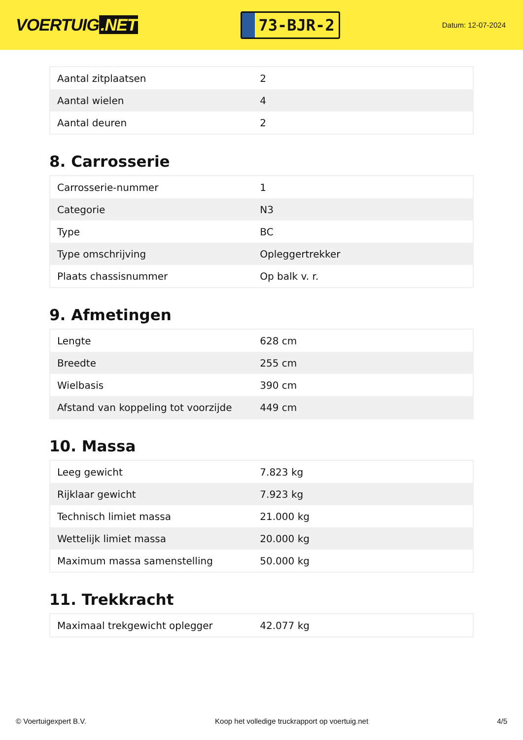VOERTUIG.NET
73-BJR-2
Datum: 12-07-2024
| Aantal zitplaatsen | 2 |
| Aantal wielen | 4 |
| Aantal deuren | 2 |
8. Carrosserie
| Carrosserie-nummer | 1 |
| Categorie | N3 |
| Type | BC |
| Type omschrijving | Opleggertrekker |
| Plaats chassisnummer | Op balk v. r. |
9. Afmetingen
| Lengte | 628 cm |
| Breedte | 255 cm |
| Wielbasis | 390 cm |
| Afstand van koppeling tot voorzijde | 449 cm |
10. Massa
| Leeg gewicht | 7.823 kg |
| Rijklaar gewicht | 7.923 kg |
| Technisch limiet massa | 21.000 kg |
| Wettelijk limiet massa | 20.000 kg |
| Maximum massa samenstelling | 50.000 kg |
11. Trekkracht
| Maximaal trekgewicht oplegger | 42.077 kg |
© Voertuigexpert B.V. Koop het volledige truckrapport op voertuig.net 4/5